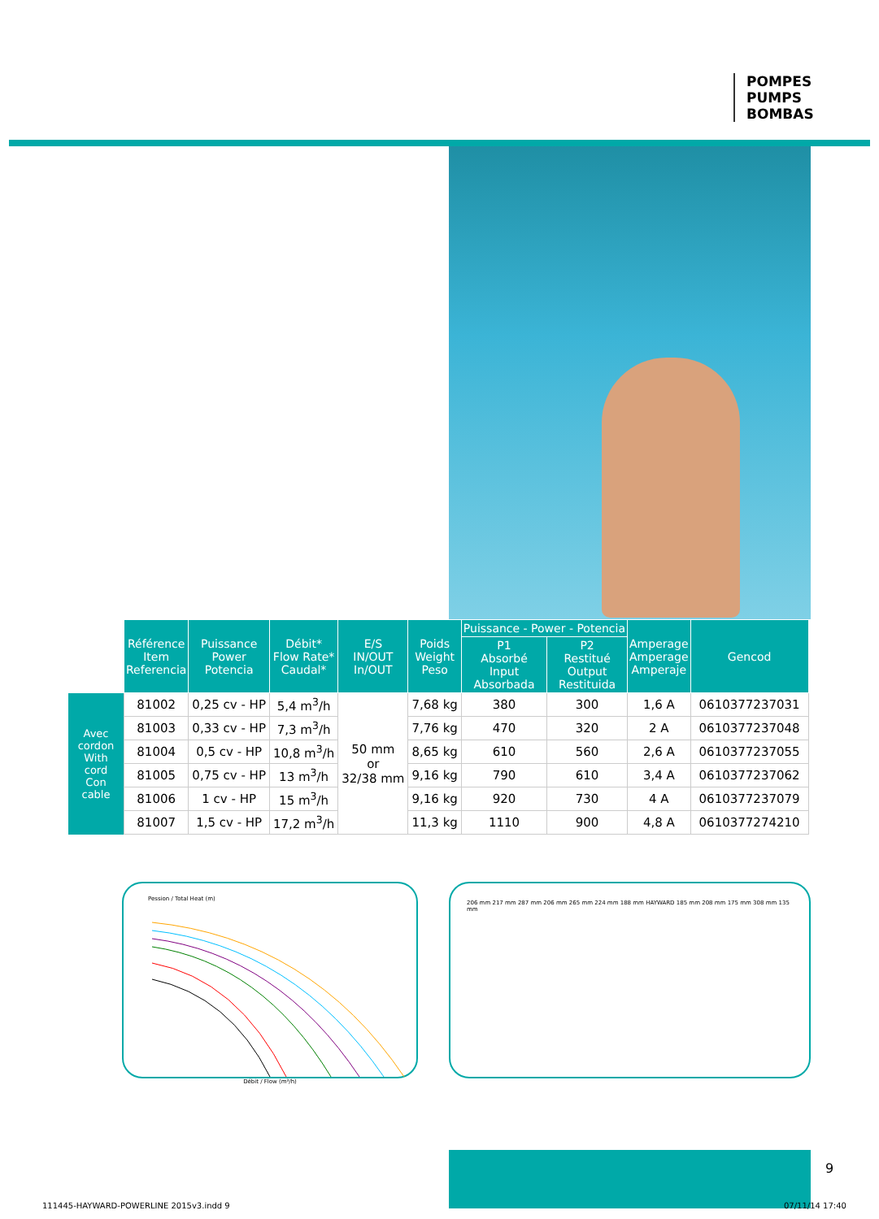POMPES
PUMPS
BOMBAS
| | Référence Item Referencia | Puissance Power Potencia | Débit* Flow Rate* Caudal* | E/S IN/OUT In/OUT | Poids Weight Peso | Puissance - Power - Potencia | | Amperage Amperage Amperaje | Gencod |
| --- | --- | --- | --- | --- | --- | --- | --- | --- | --- |
| | | | | | | P1 Absorbé Input Absorbada | P2 Restitué Output Restituida | | |
| Avec cordon With cord Con cable | 81002 | 0,25 cv - HP | 5,4 m<sup>3</sup>/h | 50 mm or 32/38 mm | 7,68 kg | 380 | 300 | 1,6 A | 0610377237031 |
| | 81003 | 0,33 cv - HP | 7,3 m<sup>3</sup>/h | | 7,76 kg | 470 | 320 | 2 A | 0610377237048 |
| | 81004 | 0,5 cv - HP | 10,8 m<sup>3</sup>/h | | 8,65 kg | 610 | 560 | 2,6 A | 0610377237055 |
| | 81005 | 0,75 cv - HP | 13 m<sup>3</sup>/h | | 9,16 kg | 790 | 610 | 3,4 A | 0610377237062 |
| | 81006 | 1 cv - HP | 15 m<sup>3</sup>/h | | 9,16 kg | 920 | 730 | 4 A | 0610377237079 |
| | 81007 | 1,5 cv - HP | 17,2 m<sup>3</sup>/h | | 11,3 kg | 1110 | 900 | 4,8 A | 0610377274210 |
Pession / Total Heat (m)
Débit / Flow (m³/h)
206 mm 217 mm 287 mm 206 mm 265 mm 224 mm 188 mm HAYWARD 185 mm 208 mm 175 mm 308 mm 135 mm
9
111445-HAYWARD-POWERLINE 2015v3.indd 9
07/11/14 17:40